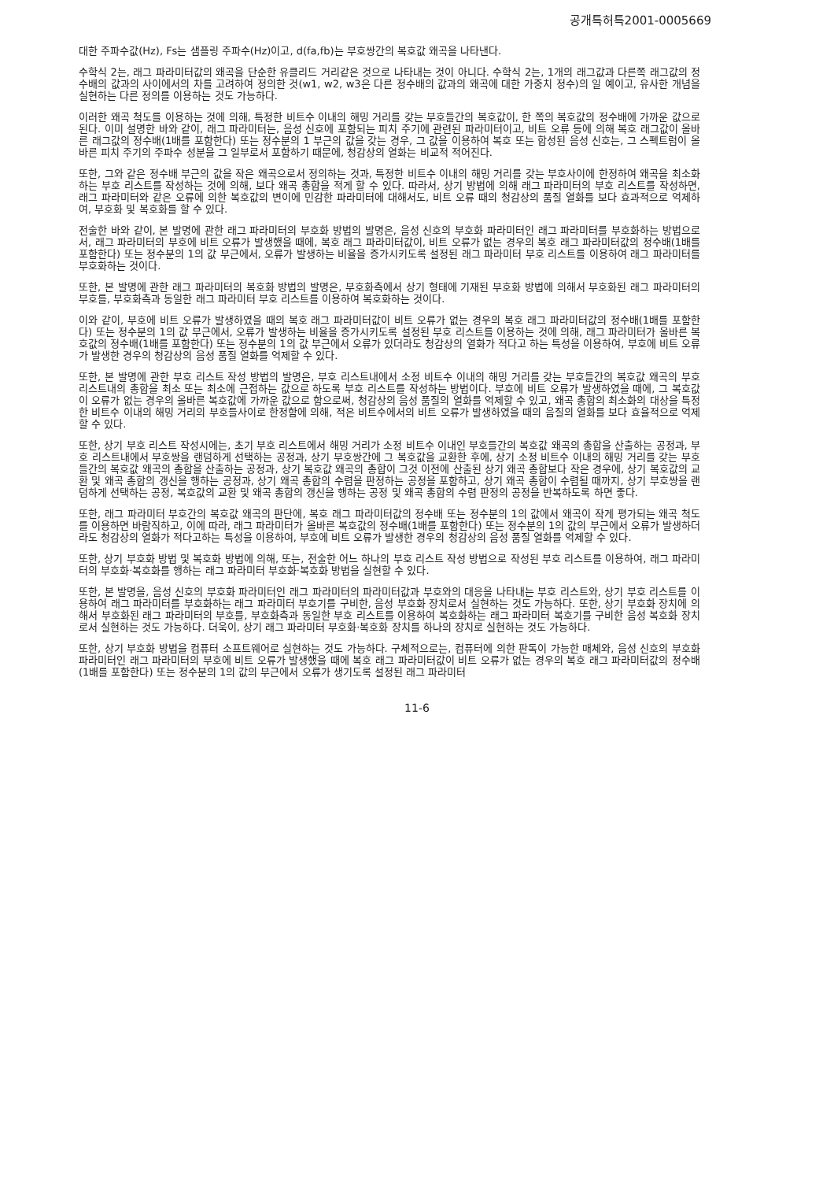공개특허특2001-0005669
대한 주파수값(Hz), Fs는 샘플링 주파수(Hz)이고, d(fa,fb)는 부호쌍간의 복호값 왜곡을 나타낸다.
수학식 2는, 래그 파라미터값의 왜곡을 단순한 유클리드 거리같은 것으로 나타내는 것이 아니다. 수학식 2는, 1개의 래그값과 다른쪽 래그값의 정수배의 값과의 사이에서의 차를 고려하여 정의한 것(w1, w2, w3은 다른 정수배의 값과의 왜곡에 대한 가중치 정수)의 일 예이고, 유사한 개념을 실현하는 다른 정의를 이용하는 것도 가능하다.
이러한 왜곡 척도를 이용하는 것에 의해, 특정한 비트수 이내의 해밍 거리를 갖는 부호들간의 복호값이, 한 쪽의 복호값의 정수배에 가까운 값으로 된다. 이미 설명한 바와 같이, 래그 파라미터는, 음성 신호에 포함되는 피치 주기에 관련된 파라미터이고, 비트 오류 등에 의해 복호 래그값이 올바른 래그값의 정수배(1배를 포함한다) 또는 정수분의 1 부근의 값을 갖는 경우, 그 값을 이용하여 복호 또는 합성된 음성 신호는, 그 스펙트럼이 올바른 피치 주기의 주파수 성분을 그 일부로서 포함하기 때문에, 청감상의 열화는 비교적 적어진다.
또한, 그와 같은 정수배 부근의 값을 작은 왜곡으로서 정의하는 것과, 특정한 비트수 이내의 해밍 거리를 갖는 부호사이에 한정하여 왜곡을 최소화하는 부호 리스트를 작성하는 것에 의해, 보다 왜곡 총합을 적게 할 수 있다. 따라서, 상기 방법에 의해 래그 파라미터의 부호 리스트를 작성하면, 래그 파라미터와 같은 오류에 의한 복호값의 변이에 민감한 파라미터에 대해서도, 비트 오류 때의 청감상의 품질 열화를 보다 효과적으로 억제하여, 부호화 및 복호화를 할 수 있다.
전술한 바와 같이, 본 발명에 관한 래그 파라미터의 부호화 방법의 발명은, 음성 신호의 부호화 파라미터인 래그 파라미터를 부호화하는 방법으로서, 래그 파라미터의 부호에 비트 오류가 발생했을 때에, 복호 래그 파라미터값이, 비트 오류가 없는 경우의 복호 래그 파라미터값의 정수배(1배를 포함한다) 또는 정수분의 1의 값 부근에서, 오류가 발생하는 비율을 증가시키도록 설정된 래그 파라미터 부호 리스트를 이용하여 래그 파라미터를 부호화하는 것이다.
또한, 본 발명에 관한 래그 파라미터의 복호화 방법의 발명은, 부호화측에서 상기 형태에 기재된 부호화 방법에 의해서 부호화된 래그 파라미터의 부호를, 부호화측과 동일한 래그 파라미터 부호 리스트를 이용하여 복호화하는 것이다.
이와 같이, 부호에 비트 오류가 발생하였을 때의 복호 래그 파라미터값이 비트 오류가 없는 경우의 복호 래그 파라미터값의 정수배(1배를 포함한다) 또는 정수분의 1의 값 부근에서, 오류가 발생하는 비율을 증가시키도록 설정된 부호 리스트를 이용하는 것에 의해, 래그 파라미터가 올바른 복호값의 정수배(1배를 포함한다) 또는 정수분의 1의 값 부근에서 오류가 있더라도 청감상의 열화가 적다고 하는 특성을 이용하여, 부호에 비트 오류가 발생한 경우의 청감상의 음성 품질 열화를 억제할 수 있다.
또한, 본 발명에 관한 부호 리스트 작성 방법의 발명은, 부호 리스트내에서 소정 비트수 이내의 해밍 거리를 갖는 부호들간의 복호값 왜곡의 부호 리스트내의 총합을 최소 또는 최소에 근접하는 값으로 하도록 부호 리스트를 작성하는 방법이다. 부호에 비트 오류가 발생하였을 때에, 그 복호값이 오류가 없는 경우의 올바른 복호값에 가까운 값으로 함으로써, 청감상의 음성 품질의 열화를 억제할 수 있고, 왜곡 총합의 최소화의 대상을 특정한 비트수 이내의 해밍 거리의 부호들사이로 한정함에 의해, 적은 비트수에서의 비트 오류가 발생하였을 때의 음질의 열화를 보다 효율적으로 억제할 수 있다.
또한, 상기 부호 리스트 작성시에는, 초기 부호 리스트에서 해밍 거리가 소정 비트수 이내인 부호들간의 복호값 왜곡의 총합을 산출하는 공정과, 부호 리스트내에서 부호쌍을 랜덤하게 선택하는 공정과, 상기 부호쌍간에 그 복호값을 교환한 후에, 상기 소정 비트수 이내의 해밍 거리를 갖는 부호들간의 복호값 왜곡의 총합을 산출하는 공정과, 상기 복호값 왜곡의 총합이 그것 이전에 산출된 상기 왜곡 총합보다 작은 경우에, 상기 복호값의 교환 및 왜곡 총합의 갱신을 행하는 공정과, 상기 왜곡 총합의 수렴을 판정하는 공정을 포함하고, 상기 왜곡 총합이 수렴될 때까지, 상기 부호쌍을 랜덤하게 선택하는 공정, 복호값의 교환 및 왜곡 총합의 갱신을 행하는 공정 및 왜곡 총합의 수렴 판정의 공정을 반복하도록 하면 좋다.
또한, 래그 파라미터 부호간의 복호값 왜곡의 판단에, 복호 래그 파라미터값의 정수배 또는 정수분의 1의 값에서 왜곡이 작게 평가되는 왜곡 척도를 이용하면 바람직하고, 이에 따라, 래그 파라미터가 올바른 복호값의 정수배(1배를 포함한다) 또는 정수분의 1의 값의 부근에서 오류가 발생하더라도 청감상의 열화가 적다고하는 특성을 이용하여, 부호에 비트 오류가 발생한 경우의 청감상의 음성 품질 열화를 억제할 수 있다.
또한, 상기 부호화 방법 및 복호화 방법에 의해, 또는, 전술한 어느 하나의 부호 리스트 작성 방법으로 작성된 부호 리스트를 이용하여, 래그 파라미터의 부호화·복호화를 행하는 래그 파라미터 부호화·복호화 방법을 실현할 수 있다.
또한, 본 발명을, 음성 신호의 부호화 파라미터인 래그 파라미터의 파라미터값과 부호와의 대응을 나타내는 부호 리스트와, 상기 부호 리스트를 이용하여 래그 파라미터를 부호화하는 래그 파라미터 부호기를 구비한, 음성 부호화 장치로서 실현하는 것도 가능하다. 또한, 상기 부호화 장치에 의해서 부호화된 래그 파라미터의 부호를, 부호화측과 동일한 부호 리스트를 이용하여 복호화하는 래그 파라미터 복호기를 구비한 음성 복호화 장치로서 실현하는 것도 가능하다. 더욱이, 상기 래그 파라미터 부호화·복호화 장치를 하나의 장치로 실현하는 것도 가능하다.
또한, 상기 부호화 방법을 컴퓨터 소프트웨어로 실현하는 것도 가능하다. 구체적으로는, 컴퓨터에 의한 판독이 가능한 매체와, 음성 신호의 부호화 파라미터인 래그 파라미터의 부호에 비트 오류가 발생했을 때에 복호 래그 파라미터값이 비트 오류가 없는 경우의 복호 래그 파라미터값의 정수배(1배를 포함한다) 또는 정수분의 1의 값의 부근에서 오류가 생기도록 설정된 래그 파라미터
11-6